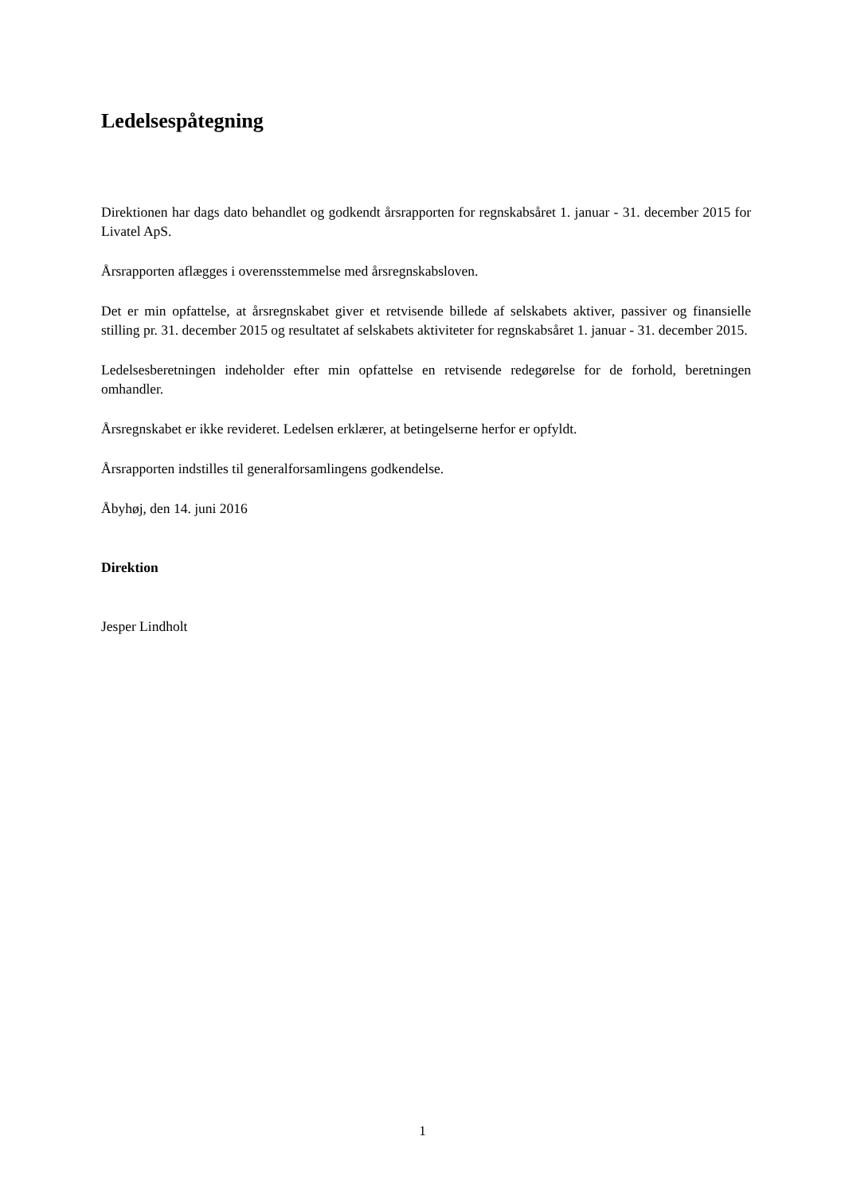Ledelsespåtegning
Direktionen har dags dato behandlet og godkendt årsrapporten for regnskabsåret 1. januar - 31. december 2015 for Livatel ApS.
Årsrapporten aflægges i overensstemmelse med årsregnskabsloven.
Det er min opfattelse, at årsregnskabet giver et retvisende billede af selskabets aktiver, passiver og finansielle stilling pr. 31. december 2015 og resultatet af selskabets aktiviteter for regnskabsåret 1. januar - 31. december 2015.
Ledelsesberetningen indeholder efter min opfattelse en retvisende redegørelse for de forhold, beretningen omhandler.
Årsregnskabet er ikke revideret. Ledelsen erklærer, at betingelserne herfor er opfyldt.
Årsrapporten indstilles til generalforsamlingens godkendelse.
Åbyhøj, den 14. juni 2016
Direktion
Jesper Lindholt
1